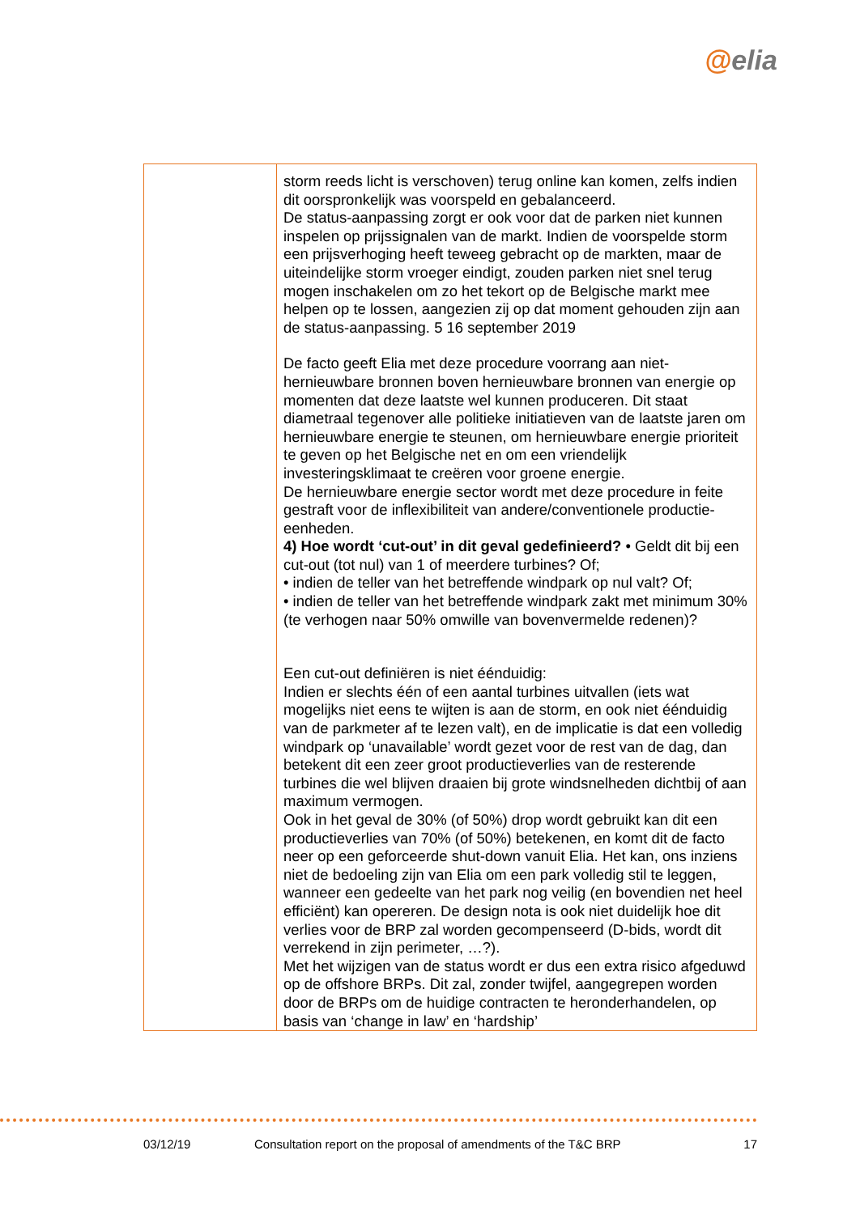@elia
| | storm reeds licht is verschoven) terug online kan komen, zelfs indien dit oorspronkelijk was voorspeld en gebalanceerd. De status-aanpassing zorgt er ook voor dat de parken niet kunnen inspelen op prijssignalen van de markt. Indien de voorspelde storm een prijsverhoging heeft teweeg gebracht op de markten, maar de uiteindelijke storm vroeger eindigt, zouden parken niet snel terug mogen inschakelen om zo het tekort op de Belgische markt mee helpen op te lossen, aangezien zij op dat moment gehouden zijn aan de status-aanpassing. 5 16 september 2019 De facto geeft Elia met deze procedure voorrang aan niet-hernieuwbare bronnen boven hernieuwbare bronnen van energie op momenten dat deze laatste wel kunnen produceren. Dit staat diametraal tegenover alle politieke initiatieven van de laatste jaren om hernieuwbare energie te steunen, om hernieuwbare energie prioriteit te geven op het Belgische net en om een vriendelijk investeringsklimaat te creëren voor groene energie. De hernieuwbare energie sector wordt met deze procedure in feite gestraft voor de inflexibiliteit van andere/conventionele productie-eenheden. 4) Hoe wordt ‘cut-out’ in dit geval gedefinieerd? • Geldt dit bij een cut-out (tot nul) van 1 of meerdere turbines? Of; • indien de teller van het betreffende windpark op nul valt? Of; • indien de teller van het betreffende windpark zakt met minimum 30% (te verhogen naar 50% omwille van bovenvermelde redenen)? Een cut-out definiëren is niet éénduidig: Indien er slechts één of een aantal turbines uitvallen (iets wat mogelijks niet eens te wijten is aan de storm, en ook niet éénduidig van de parkmeter af te lezen valt), en de implicatie is dat een volledig windpark op ‘unavailable’ wordt gezet voor de rest van de dag, dan betekent dit een zeer groot productieverlies van de resterende turbines die wel blijven draaien bij grote windsnelheden dichtbij of aan maximum vermogen. Ook in het geval de 30% (of 50%) drop wordt gebruikt kan dit een productieverlies van 70% (of 50%) betekenen, en komt dit de facto neer op een geforceerde shut-down vanuit Elia. Het kan, ons inziens niet de bedoeling zijn van Elia om een park volledig stil te leggen, wanneer een gedeelte van het park nog veilig (en bovendien net heel efficiënt) kan opereren. De design nota is ook niet duidelijk hoe dit verlies voor de BRP zal worden gecompenseerd (D-bids, wordt dit verrekend in zijn perimeter, …?). Met het wijzigen van de status wordt er dus een extra risico afgeduwd op de offshore BRPs. Dit zal, zonder twijfel, aangegrepen worden door de BRPs om de huidige contracten te heronderhandelen, op basis van ‘change in law’ en ‘hardship’ |
03/12/19 Consultation report on the proposal of amendments of the T&C BRP 17